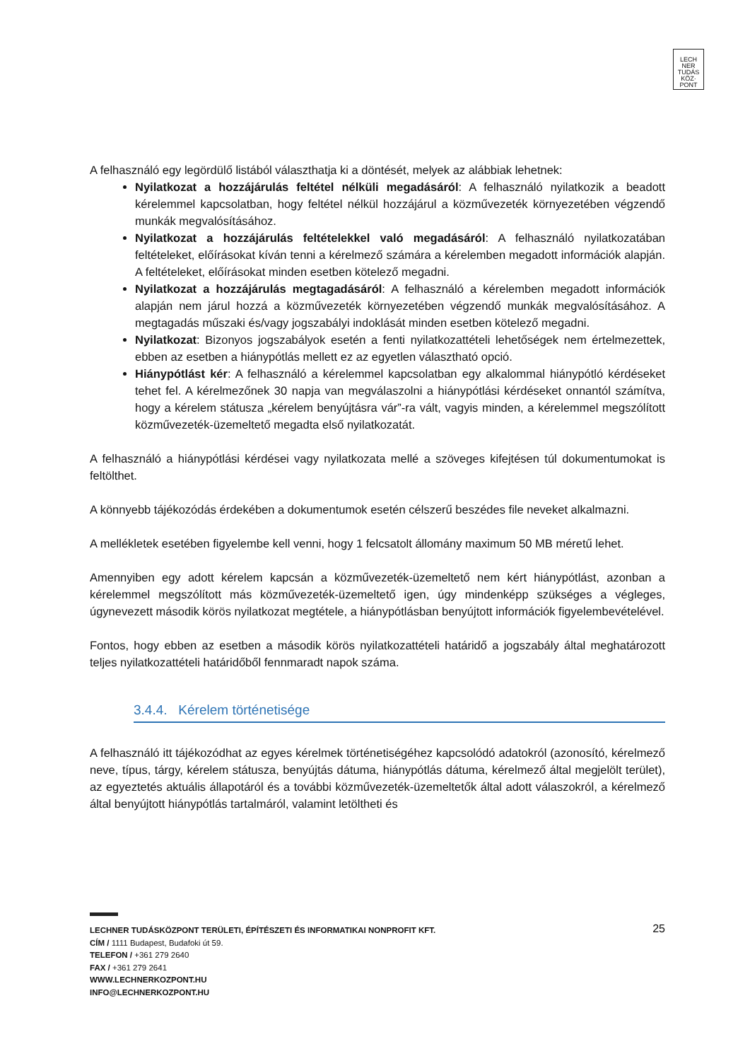LECH
NER
TUDÁS
KÖZ·
PONT
A felhasználó egy legördülő listából választhatja ki a döntését, melyek az alábbiak lehetnek:
Nyilatkozat a hozzájárulás feltétel nélküli megadásáról: A felhasználó nyilatkozik a beadott kérelemmel kapcsolatban, hogy feltétel nélkül hozzájárul a közművezeték környezetében végzendő munkák megvalósításához.
Nyilatkozat a hozzájárulás feltételekkel való megadásáról: A felhasználó nyilatkozatában feltételeket, előírásokat kíván tenni a kérelmező számára a kérelemben megadott információk alapján. A feltételeket, előírásokat minden esetben kötelező megadni.
Nyilatkozat a hozzájárulás megtagadásáról: A felhasználó a kérelemben megadott információk alapján nem járul hozzá a közművezeték környezetében végzendő munkák megvalósításához. A megtagadás műszaki és/vagy jogszabályi indoklását minden esetben kötelező megadni.
Nyilatkozat: Bizonyos jogszabályok esetén a fenti nyilatkozattételi lehetőségek nem értelmezettek, ebben az esetben a hiánypótlás mellett ez az egyetlen választható opció.
Hiánypótlást kér: A felhasználó a kérelemmel kapcsolatban egy alkalommal hiánypótló kérdéseket tehet fel. A kérelmezőnek 30 napja van megválaszolni a hiánypótlási kérdéseket onnantól számítva, hogy a kérelem státusza „kérelem benyújtásra vár”-ra vált, vagyis minden, a kérelemmel megszólított közművezeték-üzemeltető megadta első nyilatkozatát.
A felhasználó a hiánypótlási kérdései vagy nyilatkozata mellé a szöveges kifejtésen túl dokumentumokat is feltölthet.
A könnyebb tájékozódás érdekében a dokumentumok esetén célszerű beszédes file neveket alkalmazni.
A mellékletek esetében figyelembe kell venni, hogy 1 felcsatolt állomány maximum 50 MB méretű lehet.
Amennyiben egy adott kérelem kapcsán a közművezeték-üzemeltető nem kért hiánypótlást, azonban a kérelemmel megszólított más közművezeték-üzemeltető igen, úgy mindenképp szükséges a végleges, úgynevezett második körös nyilatkozat megtétele, a hiánypótlásban benyújtott információk figyelembevételével.
Fontos, hogy ebben az esetben a második körös nyilatkozattételi határidő a jogszabály által meghatározott teljes nyilatkozattételi határidőből fennmaradt napok száma.
3.4.4. Kérelem történetisége
A felhasználó itt tájékozódhat az egyes kérelmek történetiségéhez kapcsolódó adatokról (azonosító, kérelmező neve, típus, tárgy, kérelem státusza, benyújtás dátuma, hiánypótlás dátuma, kérelmező által megjelölt terület), az egyeztetés aktuális állapotáról és a további közművezeték-üzemeltetők által adott válaszokról, a kérelmező által benyújtott hiánypótlás tartalmáról, valamint letöltheti és
25
LECHNER TUDÁSKÖZPONT TERÜLETI, ÉPÍTÉSZETI ÉS INFORMATIKAI NONPROFIT KFT.
CÍM / 1111 Budapest, Budafoki út 59.
TELEFON / +361 279 2640
FAX / +361 279 2641
WWW.LECHNERKOZPONT.HU
INFO@LECHNERKOZPONT.HU